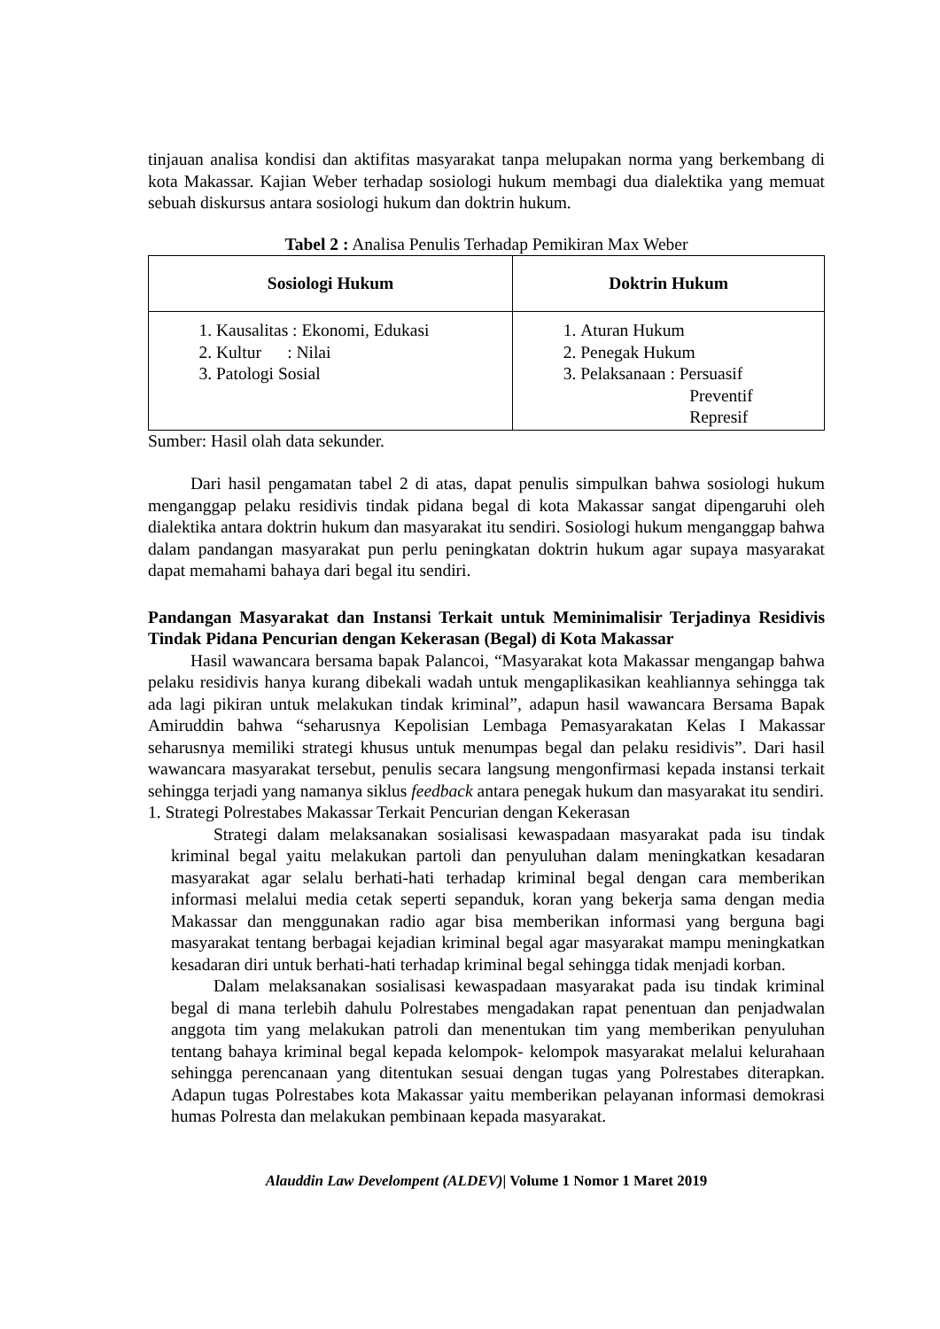tinjauan analisa kondisi dan aktifitas masyarakat tanpa melupakan norma yang berkembang di kota Makassar. Kajian Weber terhadap sosiologi hukum membagi dua dialektika yang memuat sebuah diskursus antara sosiologi hukum dan doktrin hukum.
Tabel 2 : Analisa Penulis Terhadap Pemikiran Max Weber
| Sosiologi Hukum | Doktrin Hukum |
| --- | --- |
| 1. Kausalitas : Ekonomi, Edukasi 2. Kultur : Nilai 3. Patologi Sosial | 1. Aturan Hukum 2. Penegak Hukum 3. Pelaksanaan : Persuasif Preventif Represif |
Sumber: Hasil olah data sekunder.
Dari hasil pengamatan tabel 2 di atas, dapat penulis simpulkan bahwa sosiologi hukum menganggap pelaku residivis tindak pidana begal di kota Makassar sangat dipengaruhi oleh dialektika antara doktrin hukum dan masyarakat itu sendiri. Sosiologi hukum menganggap bahwa dalam pandangan masyarakat pun perlu peningkatan doktrin hukum agar supaya masyarakat dapat memahami bahaya dari begal itu sendiri.
Pandangan Masyarakat dan Instansi Terkait untuk Meminimalisir Terjadinya Residivis Tindak Pidana Pencurian dengan Kekerasan (Begal) di Kota Makassar
Hasil wawancara bersama bapak Palancoi, “Masyarakat kota Makassar mengangap bahwa pelaku residivis hanya kurang dibekali wadah untuk mengaplikasikan keahliannya sehingga tak ada lagi pikiran untuk melakukan tindak kriminal”, adapun hasil wawancara Bersama Bapak Amiruddin bahwa “seharusnya Kepolisian Lembaga Pemasyarakatan Kelas I Makassar seharusnya memiliki strategi khusus untuk menumpas begal dan pelaku residivis”. Dari hasil wawancara masyarakat tersebut, penulis secara langsung mengonfirmasi kepada instansi terkait sehingga terjadi yang namanya siklus feedback antara penegak hukum dan masyarakat itu sendiri.
1. Strategi Polrestabes Makassar Terkait Pencurian dengan Kekerasan
Strategi dalam melaksanakan sosialisasi kewaspadaan masyarakat pada isu tindak kriminal begal yaitu melakukan partoli dan penyuluhan dalam meningkatkan kesadaran masyarakat agar selalu berhati-hati terhadap kriminal begal dengan cara memberikan informasi melalui media cetak seperti sepanduk, koran yang bekerja sama dengan media Makassar dan menggunakan radio agar bisa memberikan informasi yang berguna bagi masyarakat tentang berbagai kejadian kriminal begal agar masyarakat mampu meningkatkan kesadaran diri untuk berhati-hati terhadap kriminal begal sehingga tidak menjadi korban.
Dalam melaksanakan sosialisasi kewaspadaan masyarakat pada isu tindak kriminal begal di mana terlebih dahulu Polrestabes mengadakan rapat penentuan dan penjadwalan anggota tim yang melakukan patroli dan menentukan tim yang memberikan penyuluhan tentang bahaya kriminal begal kepada kelompok- kelompok masyarakat melalui kelurahaan sehingga perencanaan yang ditentukan sesuai dengan tugas yang Polrestabes diterapkan. Adapun tugas Polrestabes kota Makassar yaitu memberikan pelayanan informasi demokrasi humas Polresta dan melakukan pembinaan kepada masyarakat.
Alauddin Law Develompent (ALDEV)| Volume 1 Nomor 1 Maret 2019